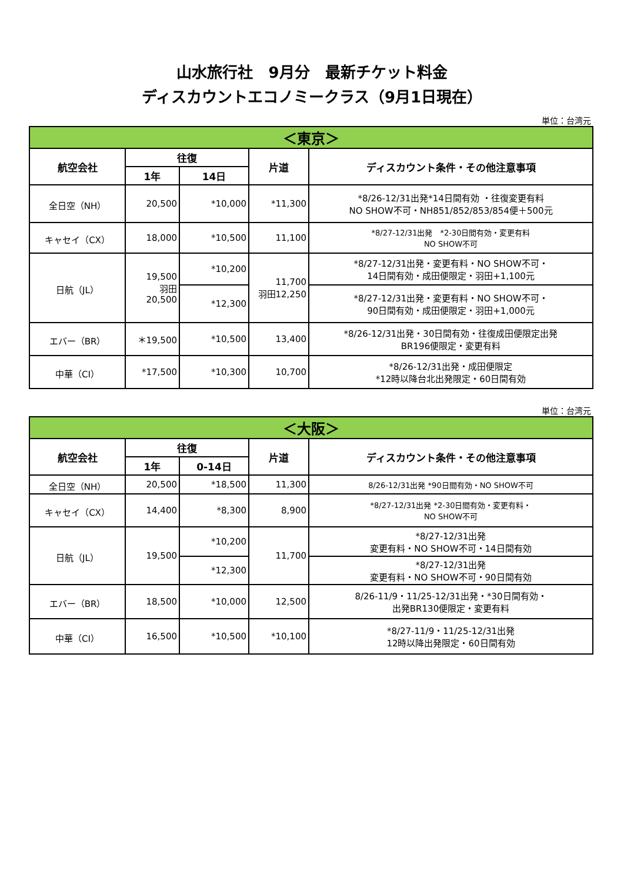山水旅行社　9月分　最新チケット料金
ディスカウントエコノミークラス（9月1日現在）
単位：台湾元
| ＜東京＞ | | | | |
| 航空会社 | 往復 | | 片道 | ディスカウント条件・その他注意事項 |
| | 1年 | 14日 | | |
| 全日空（NH） | 20,500 | *10,000 | *11,300 | *8/26-12/31出発*14日間有効 ・往復変更有料 NO SHOW不可・NH851/852/853/854便＋500元 |
| キャセイ（CX） | 18,000 | *10,500 | 11,100 | *8/27-12/31出発 *2-30日間有効・変更有料 NO SHOW不可 |
| 日航（JL） | 19,500 羽田 20,500 | *10,200 | 11,700 羽田12,250 | *8/27-12/31出発・変更有料・NO SHOW不可・ 14日間有効・成田便限定・羽田+1,100元 |
| | | *12,300 | | *8/27-12/31出発・変更有料・NO SHOW不可・ 90日間有効・成田便限定・羽田+1,000元 |
| エバー（BR） | ＊19,500 | *10,500 | 13,400 | *8/26-12/31出発・30日間有効・往復成田便限定出発 BR196便限定・変更有料 |
| 中華（CI） | *17,500 | *10,300 | 10,700 | *8/26-12/31出発・成田便限定 *12時以降台北出発限定・60日間有効 |
単位：台湾元
| ＜大阪＞ | | | | |
| 航空会社 | 往復 | | 片道 | ディスカウント条件・その他注意事項 |
| | 1年 | 0-14日 | | |
| 全日空（NH） | 20,500 | *18,500 | 11,300 | 8/26-12/31出発 *90日間有効・NO SHOW不可 |
| キャセイ（CX） | 14,400 | *8,300 | 8,900 | *8/27-12/31出発 *2-30日間有効・変更有料・ NO SHOW不可 |
| 日航（JL） | 19,500 | *10,200 | 11,700 | *8/27-12/31出発 変更有料・NO SHOW不可・14日間有効 |
| | | *12,300 | | *8/27-12/31出発 変更有料・NO SHOW不可・90日間有効 |
| エバー（BR） | 18,500 | *10,000 | 12,500 | 8/26-11/9・11/25-12/31出発・*30日間有効・ 出発BR130便限定・変更有料 |
| 中華（CI） | 16,500 | *10,500 | *10,100 | *8/27-11/9・11/25-12/31出発 12時以降出発限定・60日間有効 |